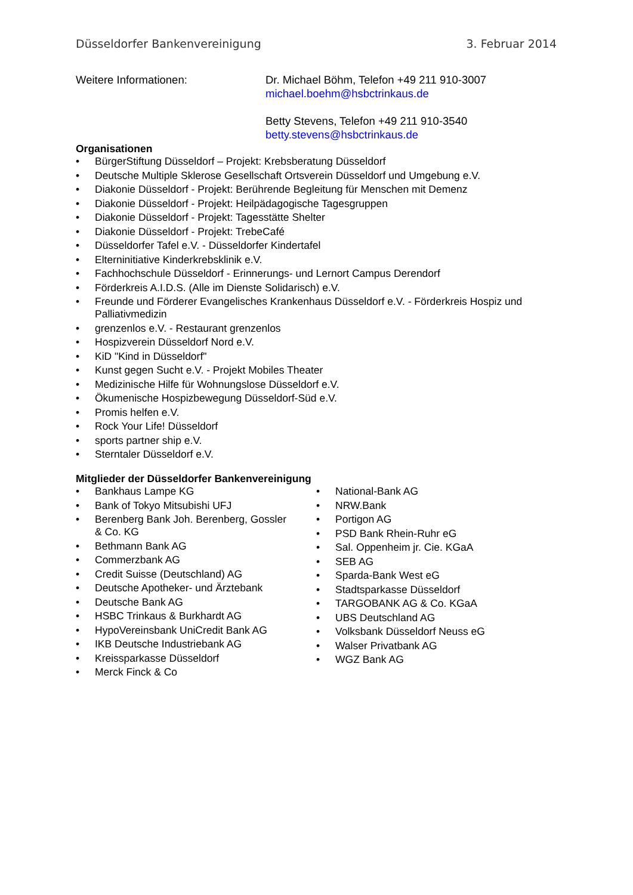Düsseldorfer Bankenvereinigung 3. Februar 2014
Weitere Informationen: Dr. Michael Böhm, Telefon +49 211 910-3007
michael.boehm@hsbctrinkaus.de
Betty Stevens, Telefon +49 211 910-3540
betty.stevens@hsbctrinkaus.de
Organisationen
• BürgerStiftung Düsseldorf – Projekt: Krebsberatung Düsseldorf
• Deutsche Multiple Sklerose Gesellschaft Ortsverein Düsseldorf und Umgebung e.V.
• Diakonie Düsseldorf - Projekt: Berührende Begleitung für Menschen mit Demenz
• Diakonie Düsseldorf - Projekt: Heilpädagogische Tagesgruppen
• Diakonie Düsseldorf - Projekt: Tagesstätte Shelter
• Diakonie Düsseldorf - Projekt: TrebeCafé
• Düsseldorfer Tafel e.V. - Düsseldorfer Kindertafel
• Elterninitiative Kinderkrebsklinik e.V.
• Fachhochschule Düsseldorf - Erinnerungs- und Lernort Campus Derendorf
• Förderkreis A.I.D.S. (Alle im Dienste Solidarisch) e.V.
• Freunde und Förderer Evangelisches Krankenhaus Düsseldorf e.V. - Förderkreis Hospiz und Palliativmedizin
• grenzenlos e.V. - Restaurant grenzenlos
• Hospizverein Düsseldorf Nord e.V.
• KiD "Kind in Düsseldorf"
• Kunst gegen Sucht e.V. - Projekt Mobiles Theater
• Medizinische Hilfe für Wohnungslose Düsseldorf e.V.
• Ökumenische Hospizbewegung Düsseldorf-Süd e.V.
• Promis helfen e.V.
• Rock Your Life! Düsseldorf
• sports partner ship e.V.
• Sterntaler Düsseldorf e.V.
Mitglieder der Düsseldorfer Bankenvereinigung
• Bankhaus Lampe KG
• Bank of Tokyo Mitsubishi UFJ
• Berenberg Bank Joh. Berenberg, Gossler
& Co. KG
• Bethmann Bank AG
• Commerzbank AG
• Credit Suisse (Deutschland) AG
• Deutsche Apotheker- und Ärztebank
• Deutsche Bank AG
• HSBC Trinkaus & Burkhardt AG
• HypoVereinsbank UniCredit Bank AG
• IKB Deutsche Industriebank AG
• Kreissparkasse Düsseldorf
• Merck Finck & Co
• National-Bank AG
• NRW.Bank
• Portigon AG
• PSD Bank Rhein-Ruhr eG
• Sal. Oppenheim jr. Cie. KGaA
• SEB AG
• Sparda-Bank West eG
• Stadtsparkasse Düsseldorf
• TARGOBANK AG & Co. KGaA
• UBS Deutschland AG
• Volksbank Düsseldorf Neuss eG
• Walser Privatbank AG
• WGZ Bank AG